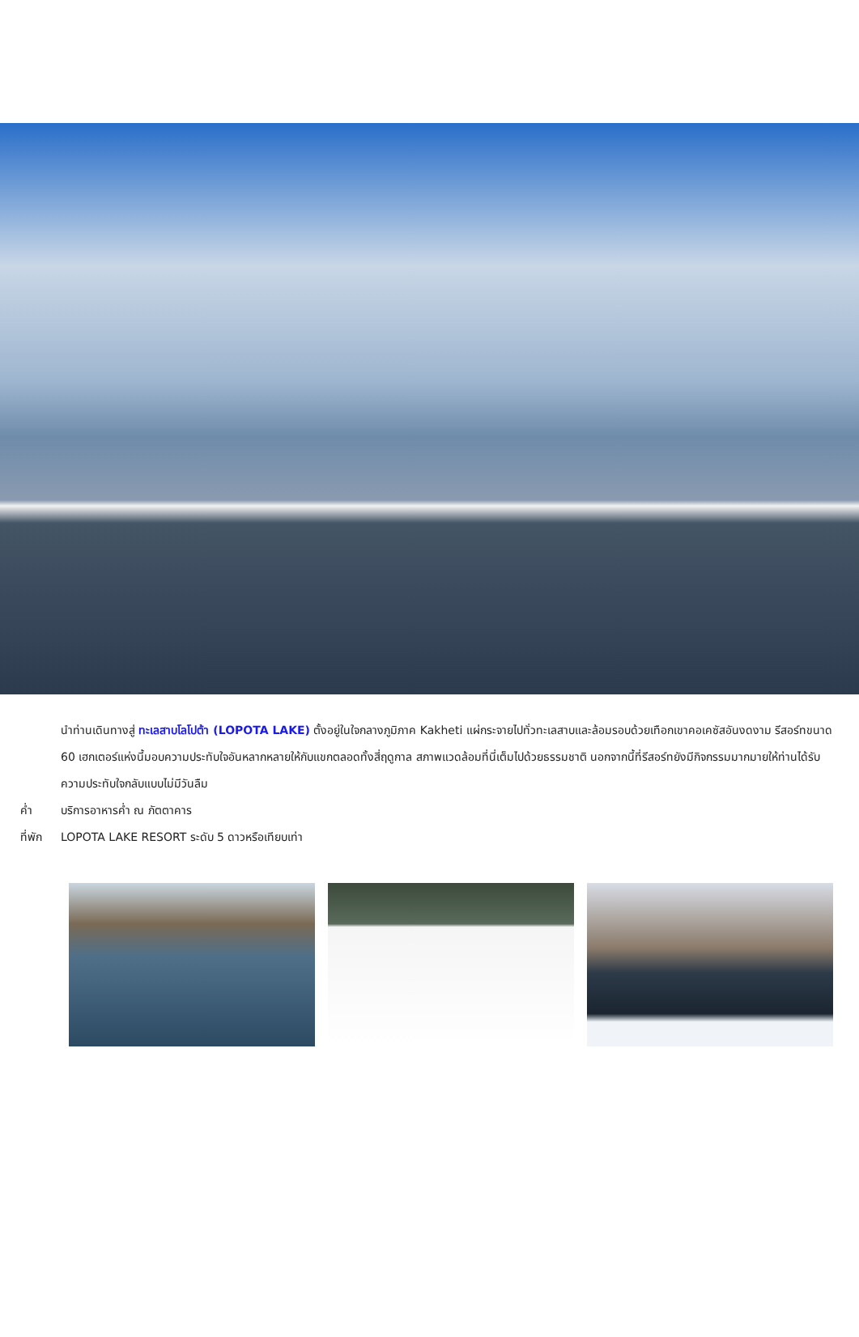นำท่านเดินทางสู่ ทะเลสาบโลโปต้า (LOPOTA LAKE) ตั้งอยู่ในใจกลางภูมิภาค Kakheti แผ่กระจายไปทั่วทะเลสาบและล้อมรอบด้วยเทือกเขาคอเคซัสอันงดงาม รีสอร์ทขนาด 60 เฮกเตอร์แห่งนี้มอบความประทับใจอันหลากหลายให้กับแขกตลอดทั้งสี่ฤดูกาล สภาพแวดล้อมที่นี่เต็มไปด้วยธรรมชาติ นอกจากนี้ที่รีสอร์ทยังมีกิจกรรมมากมายให้ท่านได้รับความประทับใจกลับแบบไม่มีวันลืม
ค่ำ บริการอาหารค่ำ ณ ภัตตาคาร
ที่พัก LOPOTA LAKE RESORT ระดับ 5 ดาวหรือเทียบเท่า